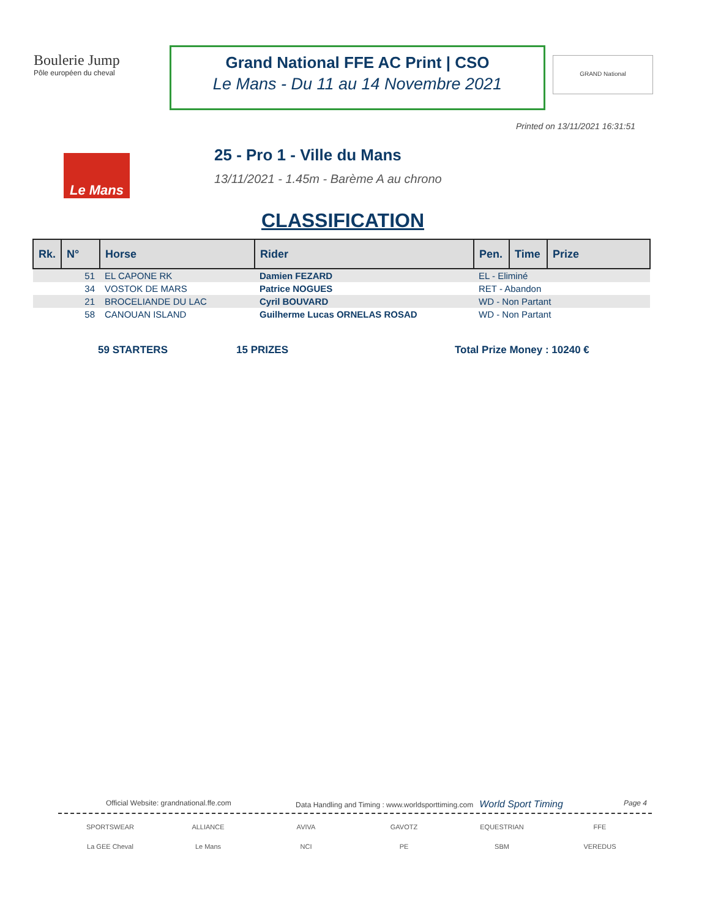Boulerie Jump
Pôle européen du cheval
Grand National FFE AC Print | CSO
Le Mans - Du 11 au 14 Novembre 2021
GRAND National
Printed on 13/11/2021 16:31:51
Le Mans
25 - Pro 1 - Ville du Mans
13/11/2021 - 1.45m - Barème A au chrono
CLASSIFICATION
| Rk. | N° | Horse | Rider | Pen. | Time | Prize |
| --- | --- | --- | --- | --- | --- | --- |
| | 51 | EL CAPONE RK | Damien FEZARD | EL - Eliminé | | |
| | 34 | VOSTOK DE MARS | Patrice NOGUES | RET - Abandon | | |
| | 21 | BROCELIANDE DU LAC | Cyril BOUVARD | WD - Non Partant | | |
| | 58 | CANOUAN ISLAND | Guilherme Lucas ORNELAS ROSAD | WD - Non Partant | | |
59 STARTERS 15 PRIZES Total Prize Money : 10240 €
Official Website: grandnational.ffe.com
Data Handling and Timing : www.worldsporttiming.com World Sport Timing
Page 4
SPORTSWEAR
ALLIANCE
AVIVA
GAVOTZ
EQUESTRIAN
FFE
La GEE Cheval
Le Mans
NCI
PE
SBM
VEREDUS